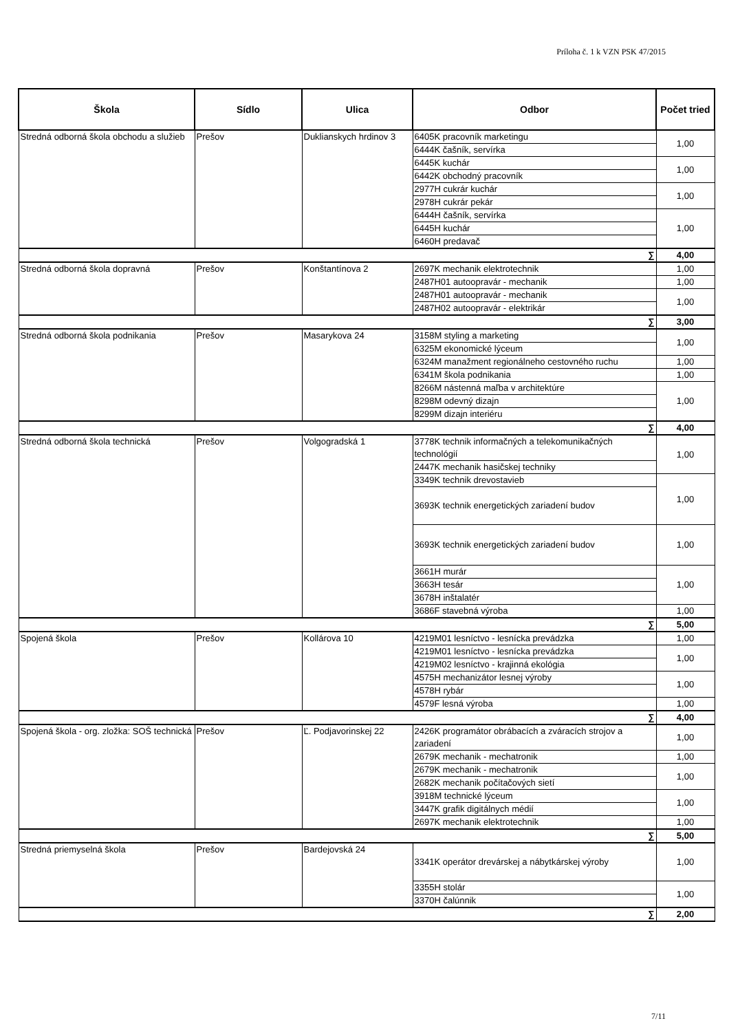Príloha č. 1 k VZN PSK 47/2015
| Škola | Sídlo | Ulica | Odbor | Počet tried |
| --- | --- | --- | --- | --- |
| Stredná odborná škola obchodu a služieb | Prešov | Duklianskych hrdinov 3 | 6405K pracovník marketingu | 1,00 |
| | | | 6444K čašník, servírka | |
| | | | 6445K kuchár | 1,00 |
| | | | 6442K obchodný pracovník | |
| | | | 2977H cukrár kuchár | 1,00 |
| | | | 2978H cukrár pekár | |
| | | | 6444H čašník, servírka | 1,00 |
| | | | 6445H kuchár | |
| | | | 6460H predavač | |
| ∑ | | | | 4,00 |
| Stredná odborná škola dopravná | Prešov | Konštantínova 2 | 2697K mechanik elektrotechnik | 1,00 |
| | | | 2487H01 autoopravár - mechanik | 1,00 |
| | | | 2487H01 autoopravár - mechanik | 1,00 |
| | | | 2487H02 autoopravár - elektrikár | |
| ∑ | | | | 3,00 |
| Stredná odborná škola podnikania | Prešov | Masarykova 24 | 3158M styling a marketing | 1,00 |
| | | | 6325M ekonomické lýceum | |
| | | | 6324M manažment regionálneho cestovného ruchu | 1,00 |
| | | | 6341M škola podnikania | 1,00 |
| | | | 8266M nástenná maľba v architektúre | 1,00 |
| | | | 8298M odevný dizajn | |
| | | | 8299M dizajn interiéru | |
| ∑ | | | | 4,00 |
| Stredná odborná škola technická | Prešov | Volgogradská 1 | 3778K technik informačných a telekomunikačných technológií | 1,00 |
| | | | 2447K mechanik hasičskej techniky | |
| | | | 3349K technik drevostavieb | 1,00 |
| | | | 3693K technik energetických zariadení budov | |
| | | | 3693K technik energetických zariadení budov | 1,00 |
| | | | 3661H murár | 1,00 |
| | | | 3663H tesár | |
| | | | 3678H inštalatér | |
| | | | 3686F stavebná výroba | 1,00 |
| ∑ | | | | 5,00 |
| Spojená škola | Prešov | Kollárova 10 | 4219M01 lesníctvo - lesnícka prevádzka | 1,00 |
| | | | 4219M01 lesníctvo - lesnícka prevádzka | 1,00 |
| | | | 4219M02 lesníctvo - krajinná ekológia | |
| | | | 4575H mechanizátor lesnej výroby | 1,00 |
| | | | 4578H rybár | |
| | | | 4579F lesná výroba | 1,00 |
| ∑ | | | | 4,00 |
| Spojená škola - org. zložka: SOŠ technická | Prešov | Ľ. Podjavorinskej 22 | 2426K programátor obrábacích a zváracích strojov a zariadení | 1,00 |
| | | | 2679K mechanik - mechatronik | 1,00 |
| | | | 2679K mechanik - mechatronik | 1,00 |
| | | | 2682K mechanik počítačových sietí | |
| | | | 3918M technické lýceum | 1,00 |
| | | | 3447K grafik digitálnych médií | |
| | | | 2697K mechanik elektrotechnik | 1,00 |
| ∑ | | | | 5,00 |
| Stredná priemyselná škola | Prešov | Bardejovská 24 | 3341K operátor drevárskej a nábytkárskej výroby | 1,00 |
| | | | 3355H stolár | 1,00 |
| | | | 3370H čalúnnik | |
| ∑ | | | | 2,00 |
7/11